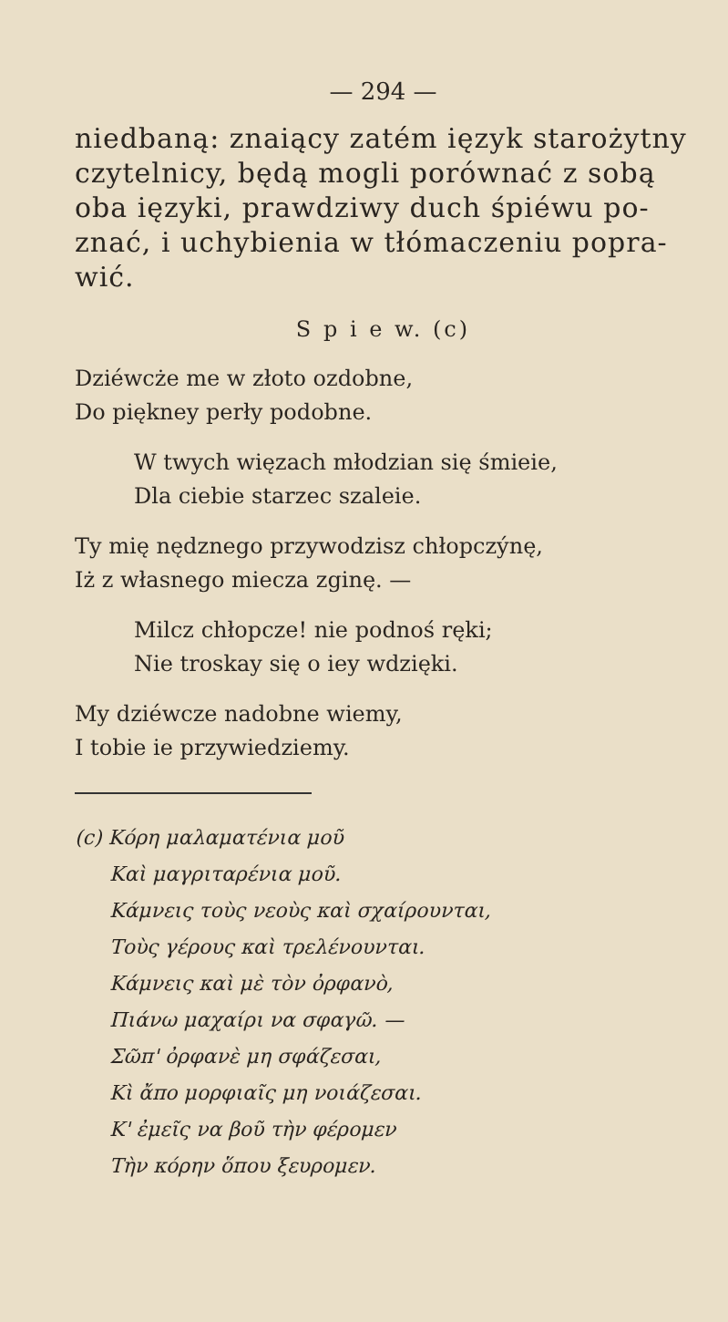— 294 —
niedbaną: znaiący zatém ięzyk starożytny czytelnicy, będą mogli porównać z sobą oba ięzyki, prawdziwy duch śpiéwu po- znać, i uchybienia w tłómaczeniu popra- wić.
S p i e w. (c)
Dziéwcże me w złoto ozdobne,
Do piękney perły podobne.
W twych więzach młodzian się śmieie,
Dla ciebie starzec szaleie.
Ty mię nędznego przywodzisz chłopczýnę,
Iż z własnego miecza zginę. —
Milcz chłopcze! nie podnoś ręki;
Nie troskay się o iey wdzięki.
My dziéwcze nadobne wiemy,
I tobie ie przywiedziemy.
(c) Κόρη μαλαματένια μοῦ
Καὶ μαγριταρένια μοῦ.
Κάμνεις τοὺς νεοὺς καὶ σχαίρουνται,
Τοὺς γέρους καὶ τρελένουνται.
Κάμνεις καὶ μὲ τὸν ὀρφανὸ,
Πιάνω μαχαίρι να σφαγῶ. —
Σῶπ' ὀρφανὲ μη σφάζεσαι,
Κὶ ἄπο μορφιαῖς μη νοιάζεσαι.
Κ' ἐμεῖς να βοῦ τὴν φέρομεν
Τὴν κόρην ὅπου ξευρομεν.